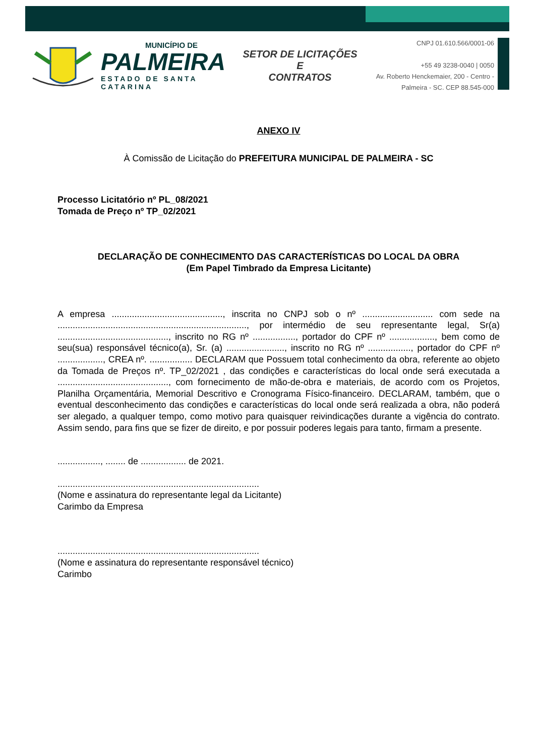MUNICÍPIO DE
PALMEIRA
ESTADO DE SANTA CATARINA
SETOR DE LICITAÇÕES E
CONTRATOS
CNPJ 01.610.566/0001-06
+55 49 3238-0040 | 0050
Av. Roberto Henckemaier, 200 - Centro -
Palmeira - SC. CEP 88.545-000
ANEXO IV
À Comissão de Licitação do PREFEITURA MUNICIPAL DE PALMEIRA - SC
Processo Licitatório nº PL_08/2021
Tomada de Preço nº TP_02/2021
DECLARAÇÃO DE CONHECIMENTO DAS CARACTERÍSTICAS DO LOCAL DA OBRA
(Em Papel Timbrado da Empresa Licitante)
A empresa ............................................, inscrita no CNPJ sob o nº ............................ com sede na ..........................................................................., por intermédio de seu representante legal, Sr(a) ............................................, inscrito no RG nº ................., portador do CPF nº .................., bem como de seu(sua) responsável técnico(a), Sr. (a) ......................., inscrito no RG nº ................., portador do CPF nº .................., CREA nº. ................. DECLARAM que Possuem total conhecimento da obra, referente ao objeto da Tomada de Preços nº. TP_02/2021 , das condições e características do local onde será executada a ............................................, com fornecimento de mão-de-obra e materiais, de acordo com os Projetos, Planilha Orçamentária, Memorial Descritivo e Cronograma Físico-financeiro. DECLARAM, também, que o eventual desconhecimento das condições e características do local onde será realizada a obra, não poderá ser alegado, a qualquer tempo, como motivo para quaisquer reivindicações durante a vigência do contrato. Assim sendo, para fins que se fizer de direito, e por possuir poderes legais para tanto, firmam a presente.
................., ........ de .................. de 2021.
................................................................................
(Nome e assinatura do representante legal da Licitante)
Carimbo da Empresa
................................................................................
(Nome e assinatura do representante responsável técnico)
Carimbo